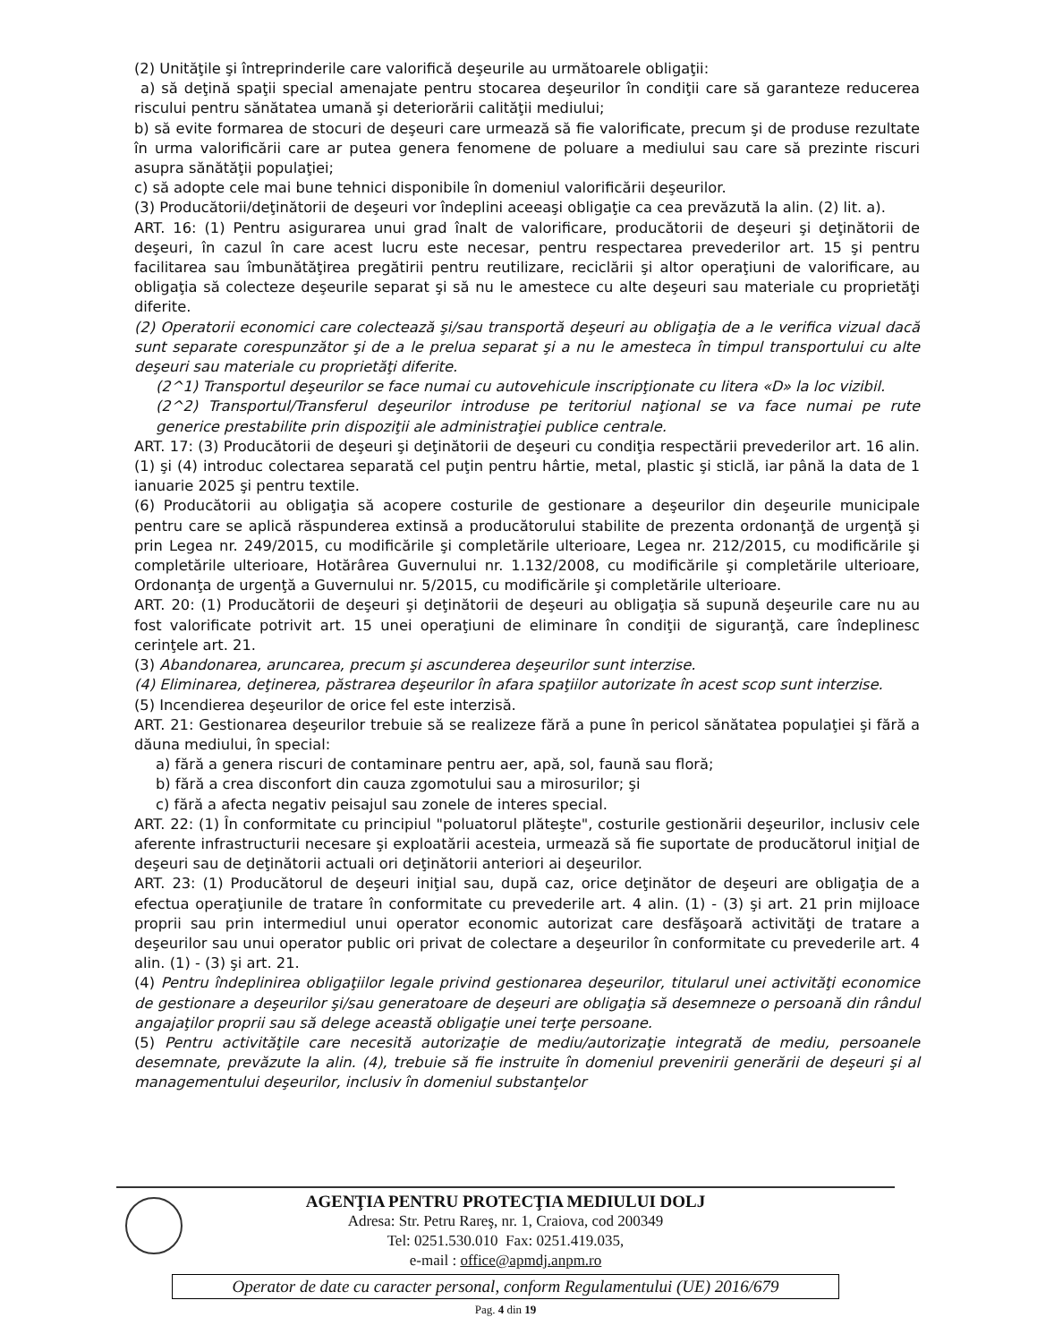(2) Unităţile şi întreprinderile care valorifică deşeurile au următoarele obligaţii:
a) să deţină spaţii special amenajate pentru stocarea deşeurilor în condiţii care să garanteze reducerea riscului pentru sănătatea umană şi deteriorării calităţii mediului;
b) să evite formarea de stocuri de deşeuri care urmează să fie valorificate, precum şi de produse rezultate în urma valorificării care ar putea genera fenomene de poluare a mediului sau care să prezinte riscuri asupra sănătăţii populaţiei;
c) să adopte cele mai bune tehnici disponibile în domeniul valorificării deşeurilor.
(3) Producătorii/deţinătorii de deşeuri vor îndeplini aceeaşi obligaţie ca cea prevăzută la alin. (2) lit. a).
ART. 16: (1) Pentru asigurarea unui grad înalt de valorificare, producătorii de deşeuri şi deţinătorii de deşeuri, în cazul în care acest lucru este necesar, pentru respectarea prevederilor art. 15 şi pentru facilitarea sau îmbunătăţirea pregătirii pentru reutilizare, reciclării şi altor operaţiuni de valorificare, au obligaţia să colecteze deşeurile separat şi să nu le amestece cu alte deşeuri sau materiale cu proprietăţi diferite.
(2) Operatorii economici care colectează şi/sau transportă deşeuri au obligaţia de a le verifica vizual dacă sunt separate corespunzător şi de a le prelua separat şi a nu le amesteca în timpul transportului cu alte deşeuri sau materiale cu proprietăţi diferite.
(2^1) Transportul deşeurilor se face numai cu autovehicule inscripţionate cu litera «D» la loc vizibil.
(2^2) Transportul/Transferul deşeurilor introduse pe teritoriul naţional se va face numai pe rute generice prestabilite prin dispoziţii ale administraţiei publice centrale.
ART. 17: (3) Producătorii de deşeuri şi deţinătorii de deşeuri cu condiţia respectării prevederilor art. 16 alin. (1) şi (4) introduc colectarea separată cel puţin pentru hârtie, metal, plastic şi sticlă, iar până la data de 1 ianuarie 2025 şi pentru textile.
(6) Producătorii au obligaţia să acopere costurile de gestionare a deşeurilor din deşeurile municipale pentru care se aplică răspunderea extinsă a producătorului stabilite de prezenta ordonanţă de urgenţă şi prin Legea nr. 249/2015, cu modificările şi completările ulterioare, Legea nr. 212/2015, cu modificările şi completările ulterioare, Hotărârea Guvernului nr. 1.132/2008, cu modificările şi completările ulterioare, Ordonanţa de urgenţă a Guvernului nr. 5/2015, cu modificările şi completările ulterioare.
ART. 20: (1) Producătorii de deşeuri şi deţinătorii de deşeuri au obligaţia să supună deşeurile care nu au fost valorificate potrivit art. 15 unei operaţiuni de eliminare în condiţii de siguranţă, care îndeplinesc cerinţele art. 21.
(3) Abandonarea, aruncarea, precum şi ascunderea deşeurilor sunt interzise.
(4) Eliminarea, deţinerea, păstrarea deşeurilor în afara spaţiilor autorizate în acest scop sunt interzise.
(5) Incendierea deşeurilor de orice fel este interzisă.
ART. 21: Gestionarea deşeurilor trebuie să se realizeze fără a pune în pericol sănătatea populaţiei şi fără a dăuna mediului, în special:
a) fără a genera riscuri de contaminare pentru aer, apă, sol, faună sau floră;
b) fără a crea disconfort din cauza zgomotului sau a mirosurilor; şi
c) fără a afecta negativ peisajul sau zonele de interes special.
ART. 22: (1) În conformitate cu principiul "poluatorul plăteşte", costurile gestionării deşeurilor, inclusiv cele aferente infrastructurii necesare şi exploatării acesteia, urmează să fie suportate de producătorul iniţial de deşeuri sau de deţinătorii actuali ori deţinătorii anteriori ai deşeurilor.
ART. 23: (1) Producătorul de deşeuri iniţial sau, după caz, orice deţinător de deşeuri are obligaţia de a efectua operaţiunile de tratare în conformitate cu prevederile art. 4 alin. (1) - (3) şi art. 21 prin mijloace proprii sau prin intermediul unui operator economic autorizat care desfăşoară activităţi de tratare a deşeurilor sau unui operator public ori privat de colectare a deşeurilor în conformitate cu prevederile art. 4 alin. (1) - (3) şi art. 21.
(4) Pentru îndeplinirea obligaţiilor legale privind gestionarea deşeurilor, titularul unei activităţi economice de gestionare a deşeurilor şi/sau generatoare de deşeuri are obligaţia să desemneze o persoană din rândul angajaţilor proprii sau să delege această obligaţie unei terţe persoane.
(5) Pentru activităţile care necesită autorizaţie de mediu/autorizaţie integrată de mediu, persoanele desemnate, prevăzute la alin. (4), trebuie să fie instruite în domeniul prevenirii generării de deşeuri şi al managementului deşeurilor, inclusiv în domeniul substanţelor
AGENŢIA PENTRU PROTECŢIA MEDIULUI DOLJ
Adresa: Str. Petru Rareş, nr. 1, Craiova, cod 200349
Tel: 0251.530.010 Fax: 0251.419.035,
e-mail : office@apmdj.anpm.ro
Operator de date cu caracter personal, conform Regulamentului (UE) 2016/679
Pag. 4 din 19